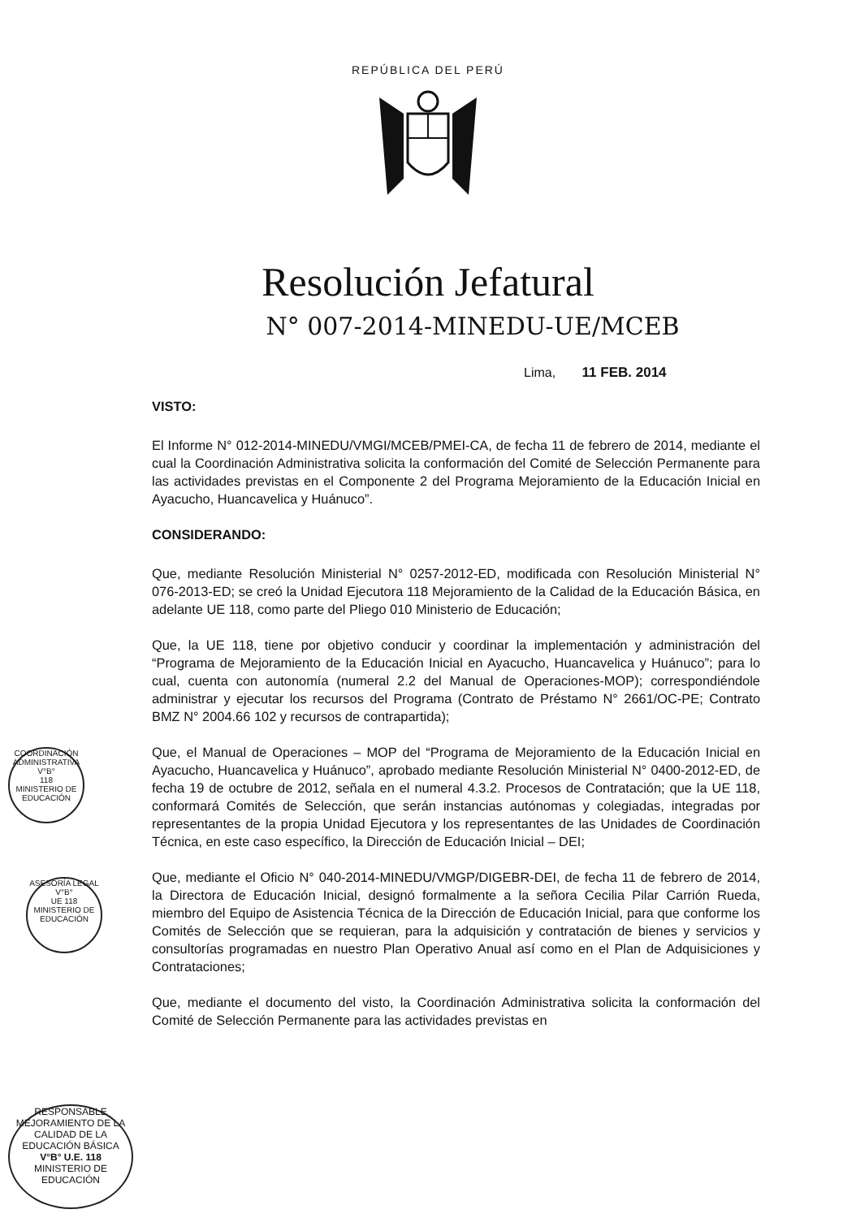REPÚBLICA DEL PERÚ
Resolución Jefatural
N° 007-2014-MINEDU-UE/MCEB
Lima, 11 FEB. 2014
VISTO:
El Informe N° 012-2014-MINEDU/VMGI/MCEB/PMEI-CA, de fecha 11 de febrero de 2014, mediante el cual la Coordinación Administrativa solicita la conformación del Comité de Selección Permanente para las actividades previstas en el Componente 2 del Programa Mejoramiento de la Educación Inicial en Ayacucho, Huancavelica y Huánuco”.
CONSIDERANDO:
Que, mediante Resolución Ministerial N° 0257-2012-ED, modificada con Resolución Ministerial N° 076-2013-ED; se creó la Unidad Ejecutora 118 Mejoramiento de la Calidad de la Educación Básica, en adelante UE 118, como parte del Pliego 010 Ministerio de Educación;
Que, la UE 118, tiene por objetivo conducir y coordinar la implementación y administración del “Programa de Mejoramiento de la Educación Inicial en Ayacucho, Huancavelica y Huánuco”; para lo cual, cuenta con autonomía (numeral 2.2 del Manual de Operaciones-MOP); correspondiéndole administrar y ejecutar los recursos del Programa (Contrato de Préstamo N° 2661/OC-PE; Contrato BMZ N° 2004.66 102 y recursos de contrapartida);
Que, el Manual de Operaciones – MOP del “Programa de Mejoramiento de la Educación Inicial en Ayacucho, Huancavelica y Huánuco”, aprobado mediante Resolución Ministerial N° 0400-2012-ED, de fecha 19 de octubre de 2012, señala en el numeral 4.3.2. Procesos de Contratación; que la UE 118, conformará Comités de Selección, que serán instancias autónomas y colegiadas, integradas por representantes de la propia Unidad Ejecutora y los representantes de las Unidades de Coordinación Técnica, en este caso específico, la Dirección de Educación Inicial – DEI;
Que, mediante el Oficio N° 040-2014-MINEDU/VMGP/DIGEBR-DEI, de fecha 11 de febrero de 2014, la Directora de Educación Inicial, designó formalmente a la señora Cecilia Pilar Carrión Rueda, miembro del Equipo de Asistencia Técnica de la Dirección de Educación Inicial, para que conforme los Comités de Selección que se requieran, para la adquisición y contratación de bienes y servicios y consultorías programadas en nuestro Plan Operativo Anual así como en el Plan de Adquisiciones y Contrataciones;
Que, mediante el documento del visto, la Coordinación Administrativa solicita la conformación del Comité de Selección Permanente para las actividades previstas en
COORDINACIÓN ADMINISTRATIVA
V°B°
118
MINISTERIO DE EDUCACIÓN
ASESORÍA LEGAL
V°B°
UE 118
MINISTERIO DE EDUCACIÓN
RESPONSABLE
MEJORAMIENTO DE LA CALIDAD DE LA EDUCACIÓN BÁSICA
V°B° U.E. 118
MINISTERIO DE EDUCACIÓN